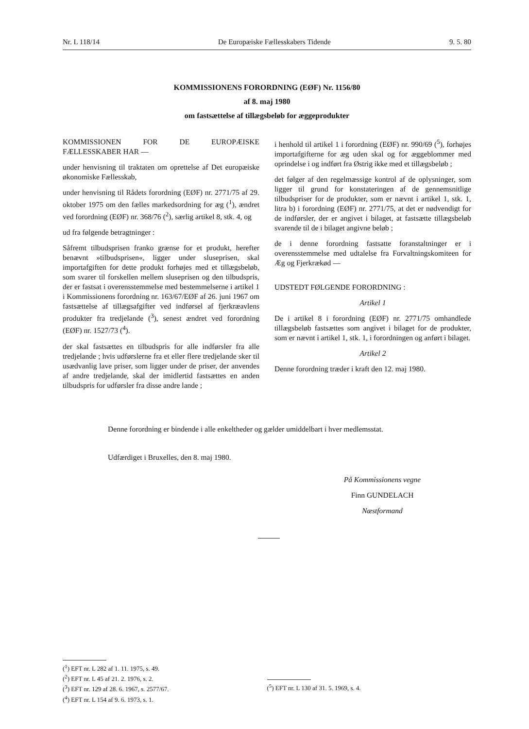Nr. L 118/14 De Europæiske Fællesskabers Tidende 9. 5. 80
KOMMISSIONENS FORORDNING (EØF) Nr. 1156/80
af 8. maj 1980
om fastsættelse af tillægsbeløb for æggeprodukter
KOMMISSIONEN FOR DE EUROPÆISKE FÆLLESSKABER HAR —
under henvisning til traktaten om oprettelse af Det europæiske økonomiske Fællesskab,
under henvisning til Rådets forordning (EØF) nr. 2771/75 af 29. oktober 1975 om den fælles markedsordning for æg (<sup>1</sup>), ændret ved forordning (EØF) nr. 368/76 (<sup>2</sup>), særlig artikel 8, stk. 4, og
ud fra følgende betragtninger :
Såfremt tilbudsprisen franko grænse for et produkt, herefter benævnt »tilbudsprisen«, ligger under sluseprisen, skal importafgiften for dette produkt forhøjes med et tillægsbeløb, som svarer til forskellen mellem sluseprisen og den tilbudspris, der er fastsat i overensstemmelse med bestemmelserne i artikel 1 i Kommissionens forordning nr. 163/67/EØF af 26. juni 1967 om fastsættelse af tillægsafgifter ved indførsel af fjerkræavlens produkter fra tredjelande (<sup>3</sup>), senest ændret ved forordning (EØF) nr. 1527/73 (<sup>4</sup>).
der skal fastsættes en tilbudspris for alle indførsler fra alle tredjelande ; hvis udførslerne fra et eller flere tredjelande sker til usædvanlig lave priser, som ligger under de priser, der anvendes af andre tredjelande, skal der imidlertid fastsættes en anden tilbudspris for udførsler fra disse andre lande ;
i henhold til artikel 1 i forordning (EØF) nr. 990/69 (<sup>5</sup>), forhøjes importafgifterne for æg uden skal og for æggeblommer med oprindelse i og indført fra Østrig ikke med et tillægsbeløb ;
det følger af den regelmæssige kontrol af de oplysninger, som ligger til grund for konstateringen af de gennemsnitlige tilbudspriser for de produkter, som er nævnt i artikel 1, stk. 1, litra b) i forordning (EØF) nr. 2771/75, at det er nødvendigt for de indførsler, der er angivet i bilaget, at fastsætte tillægsbeløb svarende til de i bilaget angivne beløb ;
de i denne forordning fastsatte foranstaltninger er i overensstemmelse med udtalelse fra Forvaltningskomiteen for Æg og Fjerkrækød —
UDSTEDT FØLGENDE FORORDNING :
Artikel 1
De i artikel 8 i forordning (EØF) nr. 2771/75 omhandlede tillægsbeløb fastsættes som angivet i bilaget for de produkter, som er nævnt i artikel 1, stk. 1, i forordningen og anført i bilaget.
Artikel 2
Denne forordning træder i kraft den 12. maj 1980.
Denne forordning er bindende i alle enkeltheder og gælder umiddelbart i hver medlemsstat.
Udfærdiget i Bruxelles, den 8. maj 1980.
På Kommissionens vegne
Finn GUNDELACH
Næstformand
(<sup>1</sup>) EFT nr. L 282 af 1. 11. 1975, s. 49.
(<sup>2</sup>) EFT nr. L 45 af 21. 2. 1976, s. 2.
(<sup>3</sup>) EFT nr. 129 af 28. 6. 1967, s. 2577/67.
(<sup>4</sup>) EFT nr. L 154 af 9. 6. 1973, s. 1.
(<sup>5</sup>) EFT nr. L 130 af 31. 5. 1969, s. 4.